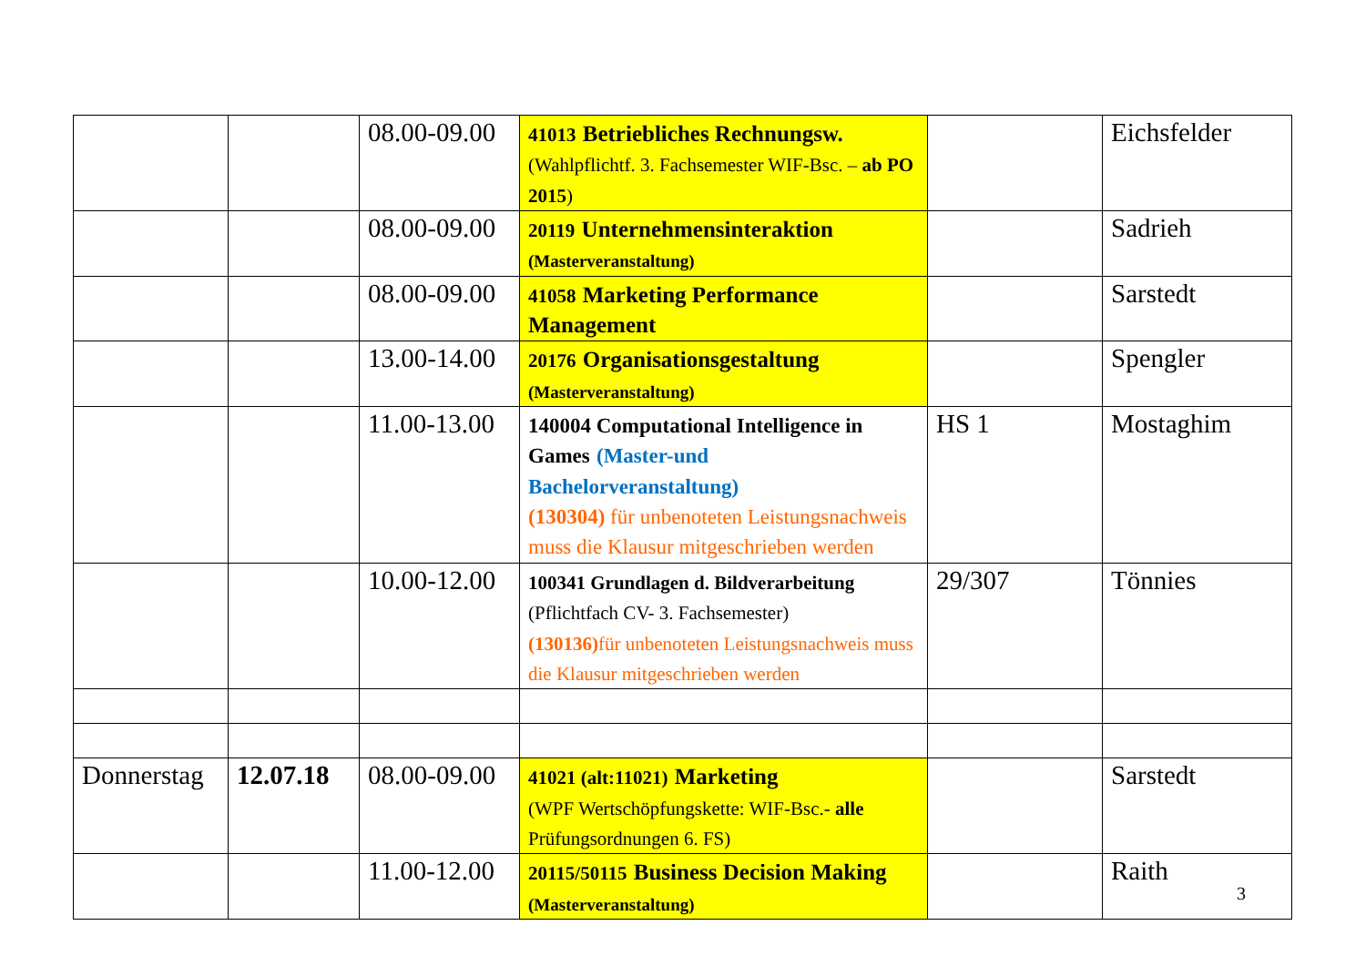| | | 08.00-09.00 | 41013 Betriebliches Rechnungsw. (Wahlpflichtf. 3. Fachsemester WIF-Bsc. – ab PO 2015 ) | | Eichsfelder |
| | | 08.00-09.00 | 20119 Unternehmensinteraktion (Masterveranstaltung) | | Sadrieh |
| | | 08.00-09.00 | 41058 Marketing Performance Management | | Sarstedt |
| | | 13.00-14.00 | 20176 Organisationsgestaltung (Masterveranstaltung) | | Spengler |
| | | 11.00-13.00 | 140004 Computational Intelligence in Games (Master-und Bachelorveranstaltung) (130304) für unbenoteten Leistungsnachweis muss die Klausur mitgeschrieben werden | HS 1 | Mostaghim |
| | | 10.00-12.00 | 100341 Grundlagen d. Bildverarbeitung (Pflichtfach CV- 3. Fachsemester) (130136) für unbenoteten Leistungsnachweis muss die Klausur mitgeschrieben werden | 29/307 | Tönnies |
| Donnerstag | 12.07.18 | 08.00-09.00 | 41021 (alt:11021) Marketing (WPF Wertschöpfungskette: WIF-Bsc.- alle Prüfungsordnungen 6. FS) | | Sarstedt |
| | | 11.00-12.00 | 20115/50115 Business Decision Making (Masterveranstaltung) | | Raith |
3